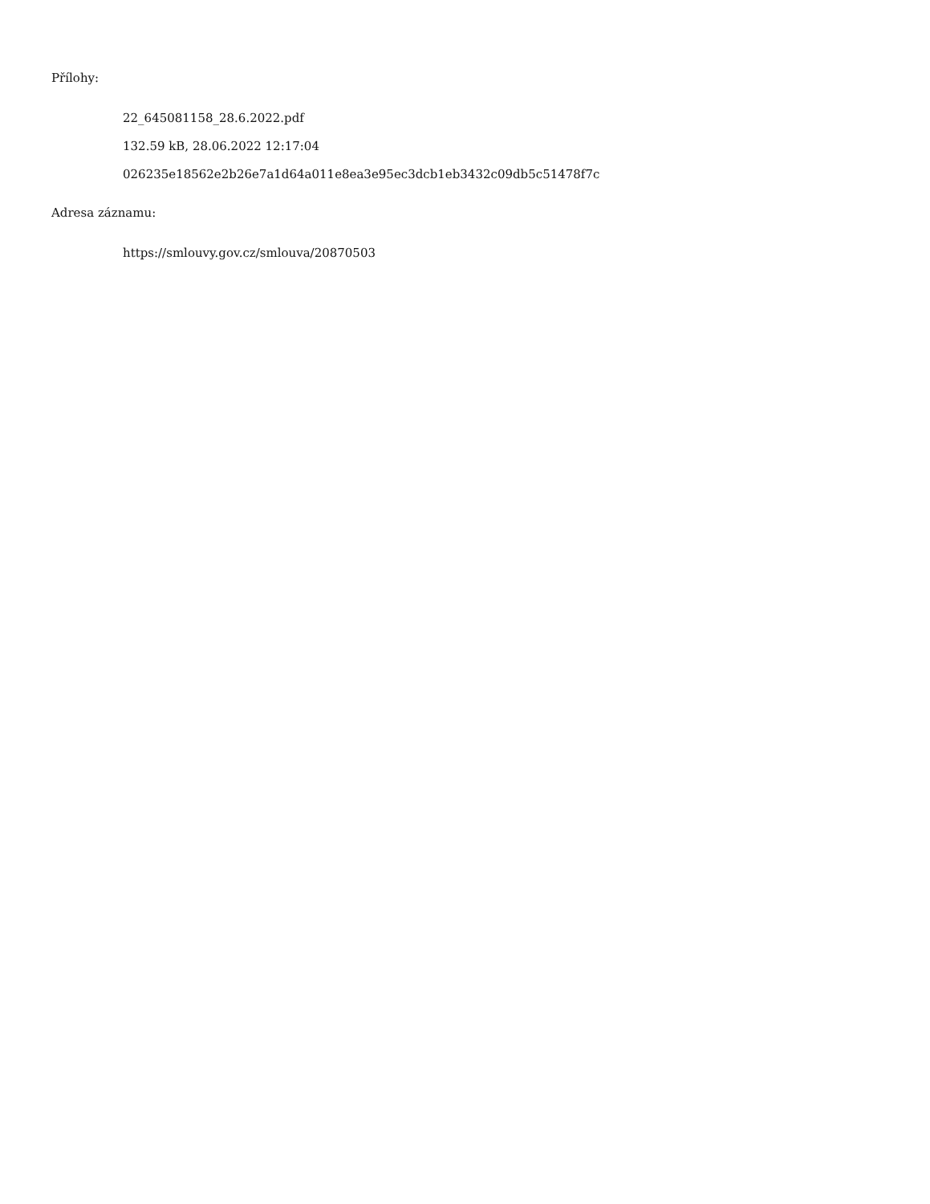Přílohy:
22_645081158_28.6.2022.pdf
132.59 kB, 28.06.2022 12:17:04
026235e18562e2b26e7a1d64a011e8ea3e95ec3dcb1eb3432c09db5c51478f7c
Adresa záznamu:
https://smlouvy.gov.cz/smlouva/20870503